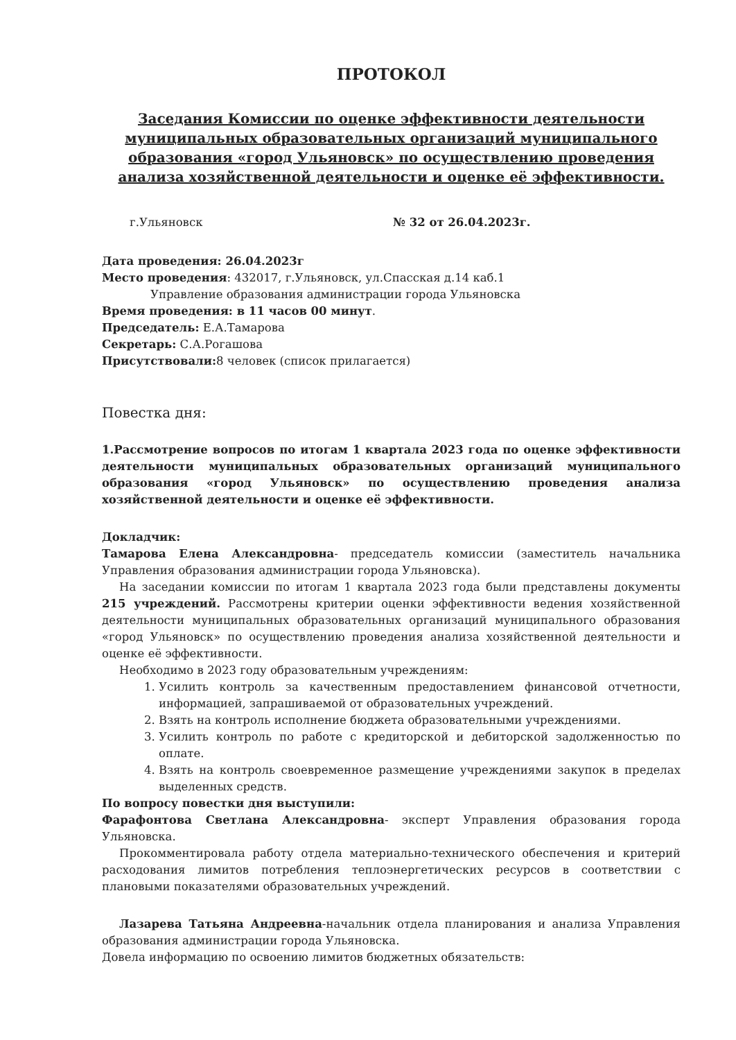ПРОТОКОЛ
Заседания Комиссии по оценке эффективности деятельности муниципальных образовательных организаций муниципального образования «город Ульяновск» по осуществлению проведения анализа хозяйственной деятельности и оценке её эффективности.
г.Ульяновск № 32 от 26.04.2023г.
Дата проведения: 26.04.2023г
Место проведения: 432017, г.Ульяновск, ул.Спасская д.14 каб.1
Управление образования администрации города Ульяновска
Время проведения: в 11 часов 00 минут.
Председатель: Е.А.Тамарова
Секретарь: С.А.Рогашова
Присутствовали: 8 человек (список прилагается)
Повестка дня:
1.Рассмотрение вопросов по итогам 1 квартала 2023 года по оценке эффективности деятельности муниципальных образовательных организаций муниципального образования «город Ульяновск» по осуществлению проведения анализа хозяйственной деятельности и оценке её эффективности.
Докладчик:
Тамарова Елена Александровна- председатель комиссии (заместитель начальника Управления образования администрации города Ульяновска).
На заседании комиссии по итогам 1 квартала 2023 года были представлены документы 215 учреждений. Рассмотрены критерии оценки эффективности ведения хозяйственной деятельности муниципальных образовательных организаций муниципального образования «город Ульяновск» по осуществлению проведения анализа хозяйственной деятельности и оценке её эффективности.
Необходимо в 2023 году образовательным учреждениям:
1. Усилить контроль за качественным предоставлением финансовой отчетности, информацией, запрашиваемой от образовательных учреждений.
2. Взять на контроль исполнение бюджета образовательными учреждениями.
3. Усилить контроль по работе с кредиторской и дебиторской задолженностью по оплате.
4. Взять на контроль своевременное размещение учреждениями закупок в пределах выделенных средств.
По вопросу повестки дня выступили:
Фарафонтова Светлана Александровна- эксперт Управления образования города Ульяновска.
Прокомментировала работу отдела материально-технического обеспечения и критерий расходования лимитов потребления теплоэнергетических ресурсов в соответствии с плановыми показателями образовательных учреждений.
Лазарева Татьяна Андреевна-начальник отдела планирования и анализа Управления образования администрации города Ульяновска.
Довела информацию по освоению лимитов бюджетных обязательств: